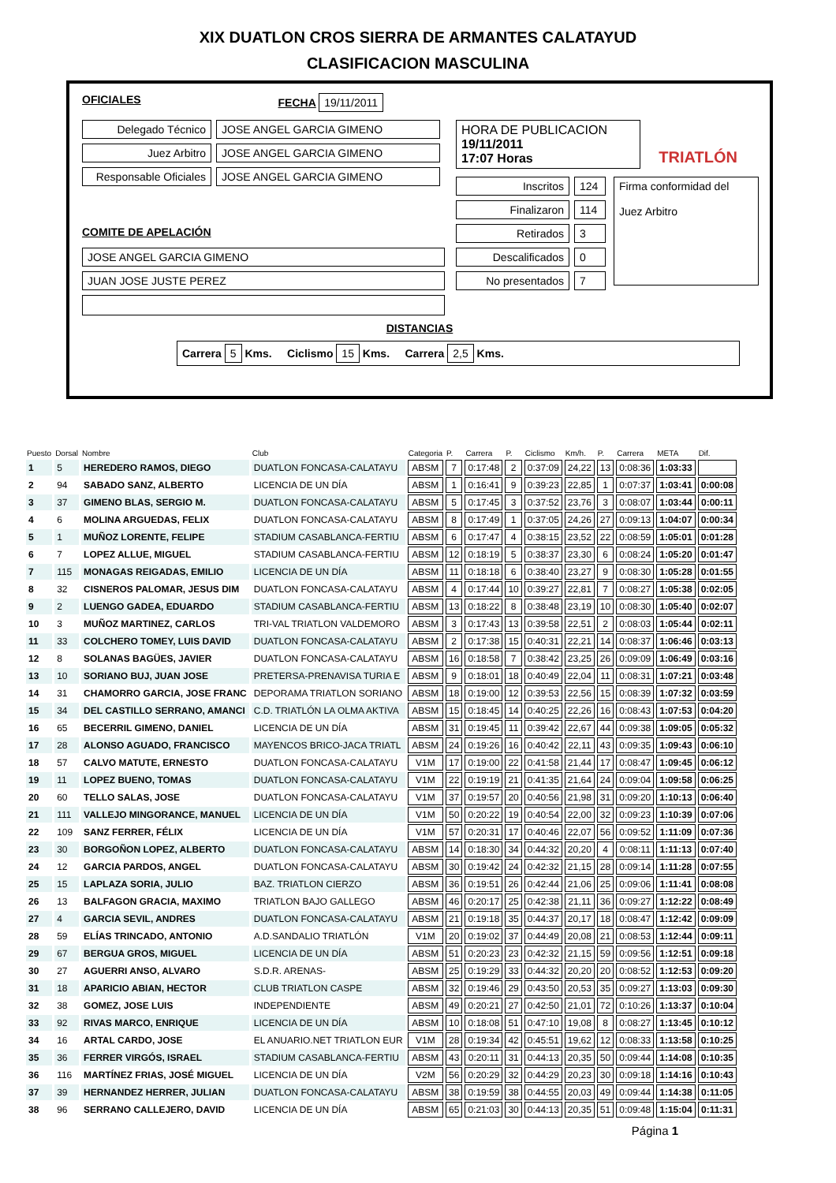XIX DUATLON CROS SIERRA DE ARMANTES CALATAYUD
CLASIFICACION MASCULINA
OFICIALES FECHA 19/11/2011
Delegado Técnico JOSE ANGEL GARCIA GIMENO
Juez Arbitro JOSE ANGEL GARCIA GIMENO
Responsable Oficiales JOSE ANGEL GARCIA GIMENO
COMITE DE APELACIÓN
JOSE ANGEL GARCIA GIMENO
JUAN JOSE JUSTE PEREZ
HORA DE PUBLICACION
19/11/2011
17:07 Horas
TRIATLÓN
Inscritos 124
Finalizaron 114
Retirados 3
Descalificados 0
No presentados 7
Firma conformidad del
Juez Arbitro
DISTANCIAS
Carrera 5 Kms. Ciclismo 15 Kms. Carrera 2,5 Kms.
| Puesto | Dorsal | Nombre | Club | Categoria | P. | Carrera | P. | Ciclismo | Km/h. | P. | Carrera | META | Dif. |
| --- | --- | --- | --- | --- | --- | --- | --- | --- | --- | --- | --- | --- | --- |
| 1 | 5 | HEREDERO RAMOS, DIEGO | DUATLON FONCASA-CALATAYU | ABSM | 7 | 0:17:48 | 2 | 0:37:09 | 24,22 | 13 | 0:08:36 | 1:03:33 | |
| 2 | 94 | SABADO SANZ, ALBERTO | LICENCIA DE UN DÍA | ABSM | 1 | 0:16:41 | 9 | 0:39:23 | 22,85 | 1 | 0:07:37 | 1:03:41 | 0:00:08 |
| 3 | 37 | GIMENO BLAS, SERGIO M. | DUATLON FONCASA-CALATAYU | ABSM | 5 | 0:17:45 | 3 | 0:37:52 | 23,76 | 3 | 0:08:07 | 1:03:44 | 0:00:11 |
| 4 | 6 | MOLINA ARGUEDAS, FELIX | DUATLON FONCASA-CALATAYU | ABSM | 8 | 0:17:49 | 1 | 0:37:05 | 24,26 | 27 | 0:09:13 | 1:04:07 | 0:00:34 |
| 5 | 1 | MUÑOZ LORENTE, FELIPE | STADIUM CASABLANCA-FERTIU | ABSM | 6 | 0:17:47 | 4 | 0:38:15 | 23,52 | 22 | 0:08:59 | 1:05:01 | 0:01:28 |
| 6 | 7 | LOPEZ ALLUE, MIGUEL | STADIUM CASABLANCA-FERTIU | ABSM | 12 | 0:18:19 | 5 | 0:38:37 | 23,30 | 6 | 0:08:24 | 1:05:20 | 0:01:47 |
| 7 | 115 | MONAGAS REIGADAS, EMILIO | LICENCIA DE UN DÍA | ABSM | 11 | 0:18:18 | 6 | 0:38:40 | 23,27 | 9 | 0:08:30 | 1:05:28 | 0:01:55 |
| 8 | 32 | CISNEROS PALOMAR, JESUS DIM | DUATLON FONCASA-CALATAYU | ABSM | 4 | 0:17:44 | 10 | 0:39:27 | 22,81 | 7 | 0:08:27 | 1:05:38 | 0:02:05 |
| 9 | 2 | LUENGO GADEA, EDUARDO | STADIUM CASABLANCA-FERTIU | ABSM | 13 | 0:18:22 | 8 | 0:38:48 | 23,19 | 10 | 0:08:30 | 1:05:40 | 0:02:07 |
| 10 | 3 | MUÑOZ MARTINEZ, CARLOS | TRI-VAL TRIATLON VALDEMORO | ABSM | 3 | 0:17:43 | 13 | 0:39:58 | 22,51 | 2 | 0:08:03 | 1:05:44 | 0:02:11 |
| 11 | 33 | COLCHERO TOMEY, LUIS DAVID | DUATLON FONCASA-CALATAYU | ABSM | 2 | 0:17:38 | 15 | 0:40:31 | 22,21 | 14 | 0:08:37 | 1:06:46 | 0:03:13 |
| 12 | 8 | SOLANAS BAGÜES, JAVIER | DUATLON FONCASA-CALATAYU | ABSM | 16 | 0:18:58 | 7 | 0:38:42 | 23,25 | 26 | 0:09:09 | 1:06:49 | 0:03:16 |
| 13 | 10 | SORIANO BUJ, JUAN JOSE | PRETERSA-PRENAVISA TURIA E | ABSM | 9 | 0:18:01 | 18 | 0:40:49 | 22,04 | 11 | 0:08:31 | 1:07:21 | 0:03:48 |
| 14 | 31 | CHAMORRO GARCIA, JOSE FRANC | DEPORAMA TRIATLON SORIANO | ABSM | 18 | 0:19:00 | 12 | 0:39:53 | 22,56 | 15 | 0:08:39 | 1:07:32 | 0:03:59 |
| 15 | 34 | DEL CASTILLO SERRANO, AMANCI | C.D. TRIATLÓN LA OLMA AKTIVA | ABSM | 15 | 0:18:45 | 14 | 0:40:25 | 22,26 | 16 | 0:08:43 | 1:07:53 | 0:04:20 |
| 16 | 65 | BECERRIL GIMENO, DANIEL | LICENCIA DE UN DÍA | ABSM | 31 | 0:19:45 | 11 | 0:39:42 | 22,67 | 44 | 0:09:38 | 1:09:05 | 0:05:32 |
| 17 | 28 | ALONSO AGUADO, FRANCISCO | MAYENCOS BRICO-JACA TRIATL | ABSM | 24 | 0:19:26 | 16 | 0:40:42 | 22,11 | 43 | 0:09:35 | 1:09:43 | 0:06:10 |
| 18 | 57 | CALVO MATUTE, ERNESTO | DUATLON FONCASA-CALATAYU | V1M | 17 | 0:19:00 | 22 | 0:41:58 | 21,44 | 17 | 0:08:47 | 1:09:45 | 0:06:12 |
| 19 | 11 | LOPEZ BUENO, TOMAS | DUATLON FONCASA-CALATAYU | V1M | 22 | 0:19:19 | 21 | 0:41:35 | 21,64 | 24 | 0:09:04 | 1:09:58 | 0:06:25 |
| 20 | 60 | TELLO SALAS, JOSE | DUATLON FONCASA-CALATAYU | V1M | 37 | 0:19:57 | 20 | 0:40:56 | 21,98 | 31 | 0:09:20 | 1:10:13 | 0:06:40 |
| 21 | 111 | VALLEJO MINGORANCE, MANUEL | LICENCIA DE UN DÍA | V1M | 50 | 0:20:22 | 19 | 0:40:54 | 22,00 | 32 | 0:09:23 | 1:10:39 | 0:07:06 |
| 22 | 109 | SANZ FERRER, FÉLIX | LICENCIA DE UN DÍA | V1M | 57 | 0:20:31 | 17 | 0:40:46 | 22,07 | 56 | 0:09:52 | 1:11:09 | 0:07:36 |
| 23 | 30 | BORGOÑON LOPEZ, ALBERTO | DUATLON FONCASA-CALATAYU | ABSM | 14 | 0:18:30 | 34 | 0:44:32 | 20,20 | 4 | 0:08:11 | 1:11:13 | 0:07:40 |
| 24 | 12 | GARCIA PARDOS, ANGEL | DUATLON FONCASA-CALATAYU | ABSM | 30 | 0:19:42 | 24 | 0:42:32 | 21,15 | 28 | 0:09:14 | 1:11:28 | 0:07:55 |
| 25 | 15 | LAPLAZA SORIA, JULIO | BAZ. TRIATLON CIERZO | ABSM | 36 | 0:19:51 | 26 | 0:42:44 | 21,06 | 25 | 0:09:06 | 1:11:41 | 0:08:08 |
| 26 | 13 | BALFAGON GRACIA, MAXIMO | TRIATLON BAJO GALLEGO | ABSM | 46 | 0:20:17 | 25 | 0:42:38 | 21,11 | 36 | 0:09:27 | 1:12:22 | 0:08:49 |
| 27 | 4 | GARCIA SEVIL, ANDRES | DUATLON FONCASA-CALATAYU | ABSM | 21 | 0:19:18 | 35 | 0:44:37 | 20,17 | 18 | 0:08:47 | 1:12:42 | 0:09:09 |
| 28 | 59 | ELÍAS TRINCADO, ANTONIO | A.D.SANDALIO TRIATLÓN | V1M | 20 | 0:19:02 | 37 | 0:44:49 | 20,08 | 21 | 0:08:53 | 1:12:44 | 0:09:11 |
| 29 | 67 | BERGUA GROS, MIGUEL | LICENCIA DE UN DÍA | ABSM | 51 | 0:20:23 | 23 | 0:42:32 | 21,15 | 59 | 0:09:56 | 1:12:51 | 0:09:18 |
| 30 | 27 | AGUERRI ANSO, ALVARO | S.D.R. ARENAS- | ABSM | 25 | 0:19:29 | 33 | 0:44:32 | 20,20 | 20 | 0:08:52 | 1:12:53 | 0:09:20 |
| 31 | 18 | APARICIO ABIAN, HECTOR | CLUB TRIATLON CASPE | ABSM | 32 | 0:19:46 | 29 | 0:43:50 | 20,53 | 35 | 0:09:27 | 1:13:03 | 0:09:30 |
| 32 | 38 | GOMEZ, JOSE LUIS | INDEPENDIENTE | ABSM | 49 | 0:20:21 | 27 | 0:42:50 | 21,01 | 72 | 0:10:26 | 1:13:37 | 0:10:04 |
| 33 | 92 | RIVAS MARCO, ENRIQUE | LICENCIA DE UN DÍA | ABSM | 10 | 0:18:08 | 51 | 0:47:10 | 19,08 | 8 | 0:08:27 | 1:13:45 | 0:10:12 |
| 34 | 16 | ARTAL CARDO, JOSE | EL ANUARIO.NET TRIATLON EUR | V1M | 28 | 0:19:34 | 42 | 0:45:51 | 19,62 | 12 | 0:08:33 | 1:13:58 | 0:10:25 |
| 35 | 36 | FERRER VIRGÓS, ISRAEL | STADIUM CASABLANCA-FERTIU | ABSM | 43 | 0:20:11 | 31 | 0:44:13 | 20,35 | 50 | 0:09:44 | 1:14:08 | 0:10:35 |
| 36 | 116 | MARTÍNEZ FRIAS, JOSÉ MIGUEL | LICENCIA DE UN DÍA | V2M | 56 | 0:20:29 | 32 | 0:44:29 | 20,23 | 30 | 0:09:18 | 1:14:16 | 0:10:43 |
| 37 | 39 | HERNANDEZ HERRER, JULIAN | DUATLON FONCASA-CALATAYU | ABSM | 38 | 0:19:59 | 38 | 0:44:55 | 20,03 | 49 | 0:09:44 | 1:14:38 | 0:11:05 |
| 38 | 96 | SERRANO CALLEJERO, DAVID | LICENCIA DE UN DÍA | ABSM | 65 | 0:21:03 | 30 | 0:44:13 | 20,35 | 51 | 0:09:48 | 1:15:04 | 0:11:31 |
Página 1